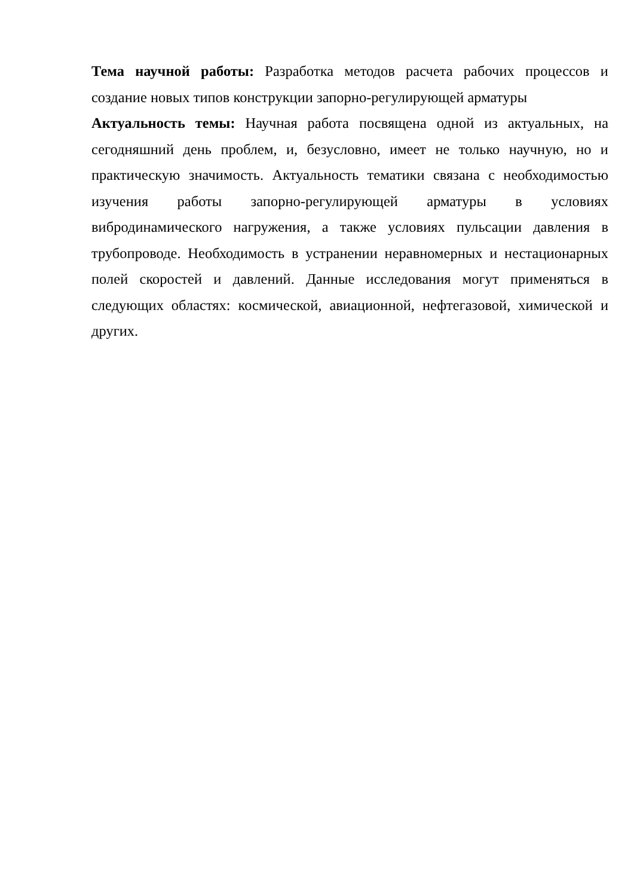Тема научной работы: Разработка методов расчета рабочих процессов и создание новых типов конструкции запорно-регулирующей арматуры
Актуальность темы: Научная работа посвящена одной из актуальных, на сегодняшний день проблем, и, безусловно, имеет не только научную, но и практическую значимость. Актуальность тематики связана с необходимостью изучения работы запорно-регулирующей арматуры в условиях вибродинамического нагружения, а также условиях пульсации давления в трубопроводе. Необходимость в устранении неравномерных и нестационарных полей скоростей и давлений. Данные исследования могут применяться в следующих областях: космической, авиационной, нефтегазовой, химической и других.